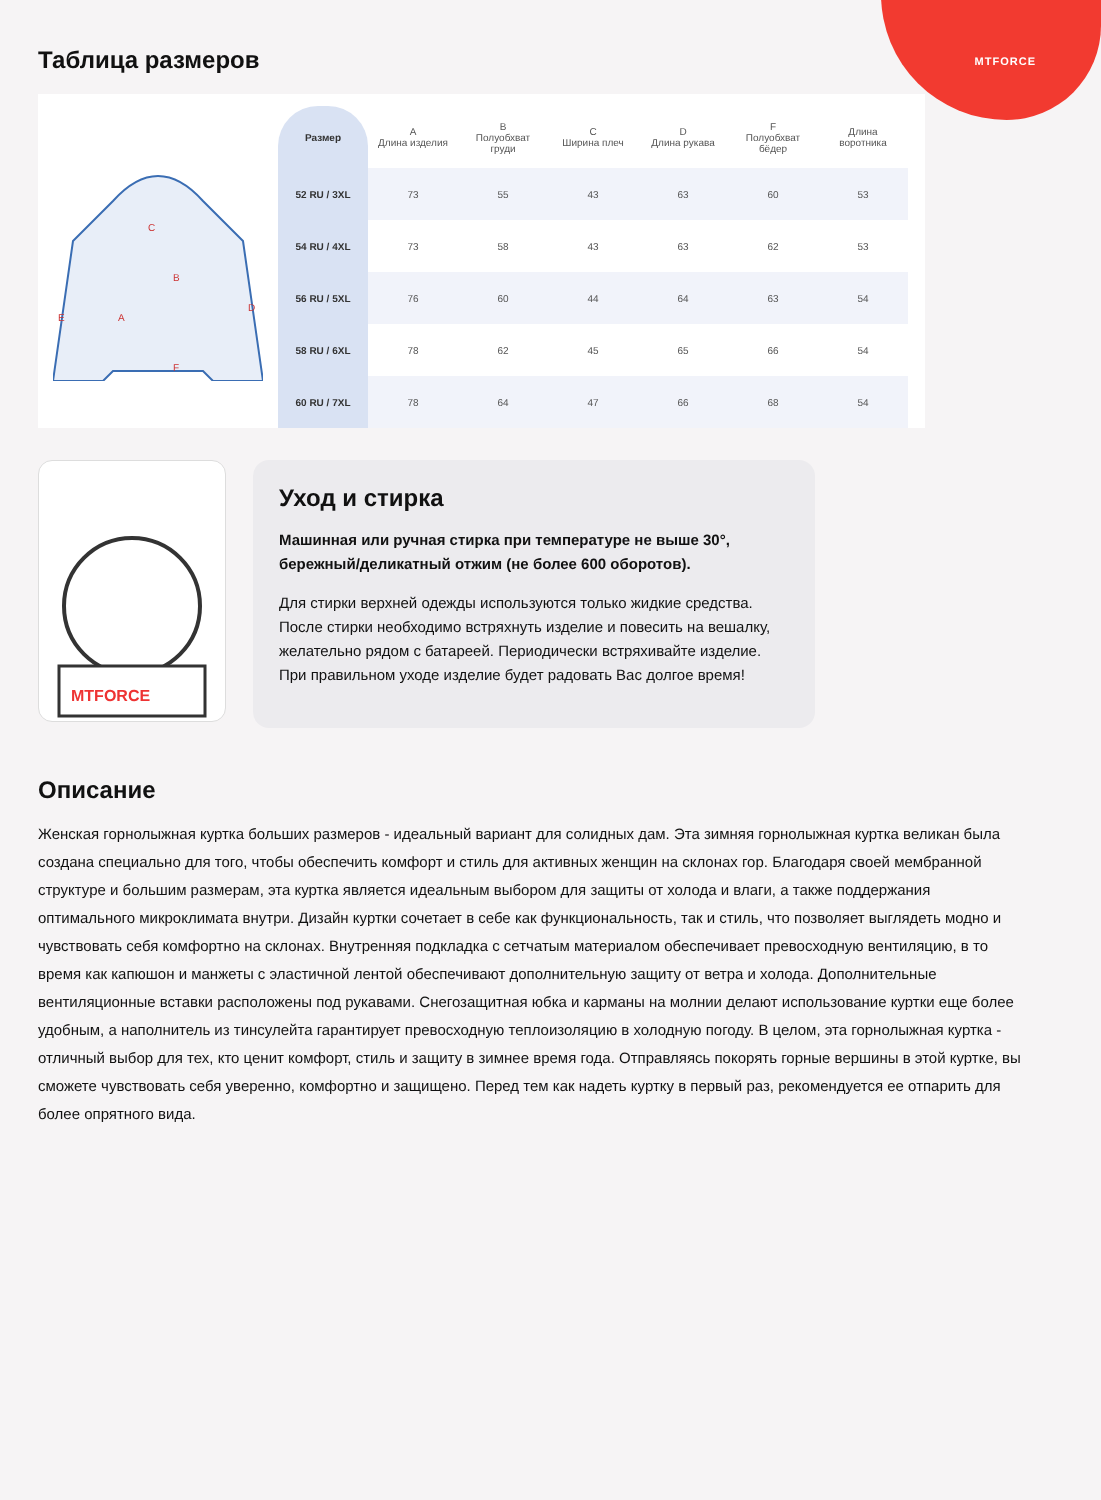MTFORCE
Таблица размеров
C
B
A
E
D
F
| Размер | A Длина изделия | B Полуобхват груди | C Ширина плеч | D Длина рукава | F Полуобхват бёдер | Длина воротника |
| --- | --- | --- | --- | --- | --- | --- |
| 52 RU / 3XL | 73 | 55 | 43 | 63 | 60 | 53 |
| 54 RU / 4XL | 73 | 58 | 43 | 63 | 62 | 53 |
| 56 RU / 5XL | 76 | 60 | 44 | 64 | 63 | 54 |
| 58 RU / 6XL | 78 | 62 | 45 | 65 | 66 | 54 |
| 60 RU / 7XL | 78 | 64 | 47 | 66 | 68 | 54 |
MTFORCE
Уход и стирка
Машинная или ручная стирка при температуре не выше 30°, бережный/деликатный отжим (не более 600 оборотов).
Для стирки верхней одежды используются только жидкие средства. После стирки необходимо встряхнуть изделие и повесить на вешалку, желательно рядом с батареей. Периодически встряхивайте изделие. При правильном уходе изделие будет радовать Вас долгое время!
Описание
Женская горнолыжная куртка больших размеров - идеальный вариант для солидных дам. Эта зимняя горнолыжная куртка великан была создана специально для того, чтобы обеспечить комфорт и стиль для активных женщин на склонах гор. Благодаря своей мембранной структуре и большим размерам, эта куртка является идеальным выбором для защиты от холода и влаги, а также поддержания оптимального микроклимата внутри. Дизайн куртки сочетает в себе как функциональность, так и стиль, что позволяет выглядеть модно и чувствовать себя комфортно на склонах. Внутренняя подкладка с сетчатым материалом обеспечивает превосходную вентиляцию, в то время как капюшон и манжеты с эластичной лентой обеспечивают дополнительную защиту от ветра и холода. Дополнительные вентиляционные вставки расположены под рукавами. Снегозащитная юбка и карманы на молнии делают использование куртки еще более удобным, а наполнитель из тинсулейта гарантирует превосходную теплоизоляцию в холодную погоду. В целом, эта горнолыжная куртка - отличный выбор для тех, кто ценит комфорт, стиль и защиту в зимнее время года. Отправляясь покорять горные вершины в этой куртке, вы сможете чувствовать себя уверенно, комфортно и защищено. Перед тем как надеть куртку в первый раз, рекомендуется ее отпарить для более опрятного вида.